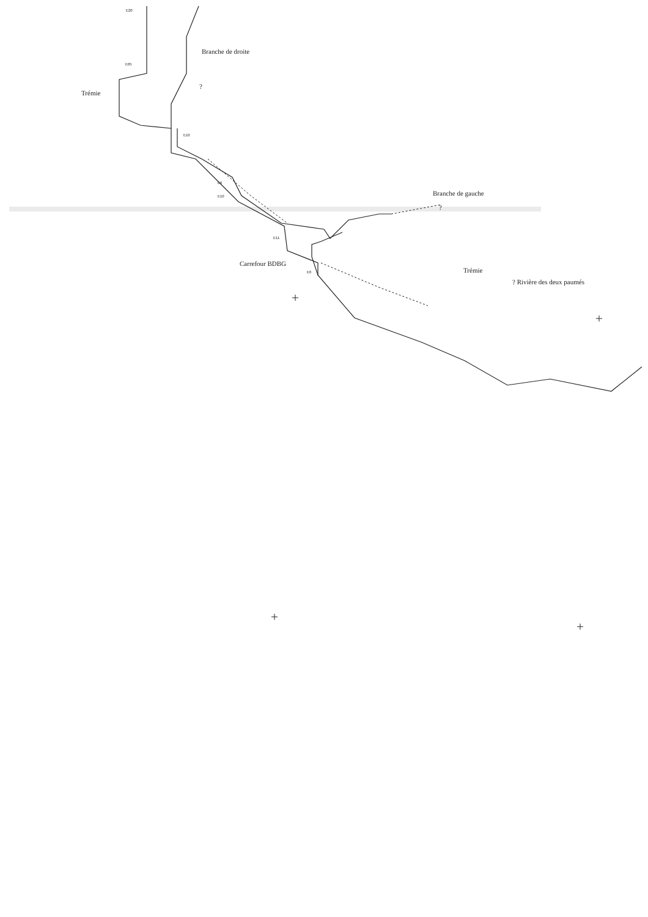E20
Branche de droite
E65
Trémie
?
E10
E6
E10 Branche de gauche
?
E11
Carrefour BDBG
E6 Trémie
? Rivière des deux paumés